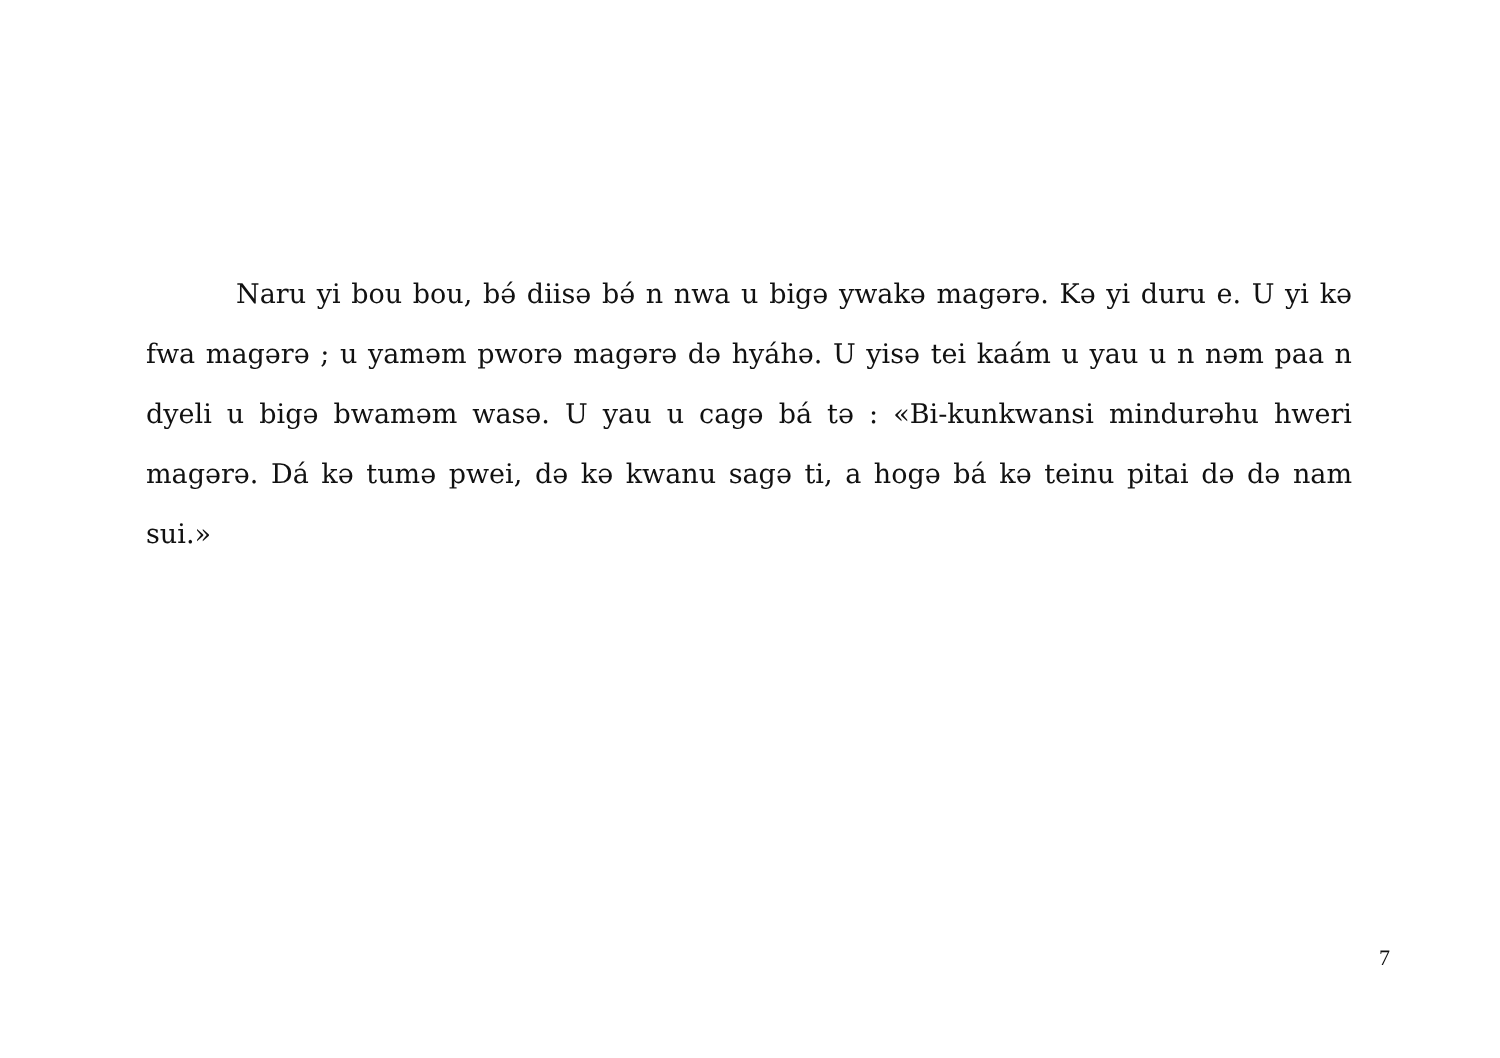Naru yi bou bou, bə́ diisə bə́ n nwa u bigə ywakə magərə. Kə yi duru e. U yi kə fwa magərə ; u yaməm pworə magərə də hyáhə. U yisə tei kaám u yau u n nəm paa n dyeli u bigə bwaməm wasə. U yau u cagə bá tə : «Bi-kunkwansi mindurəhu hweri magərə. Dá kə tumə pwei, də kə kwanu sagə ti, a hogə bá kə teinu pitai də də nam sui.»
7